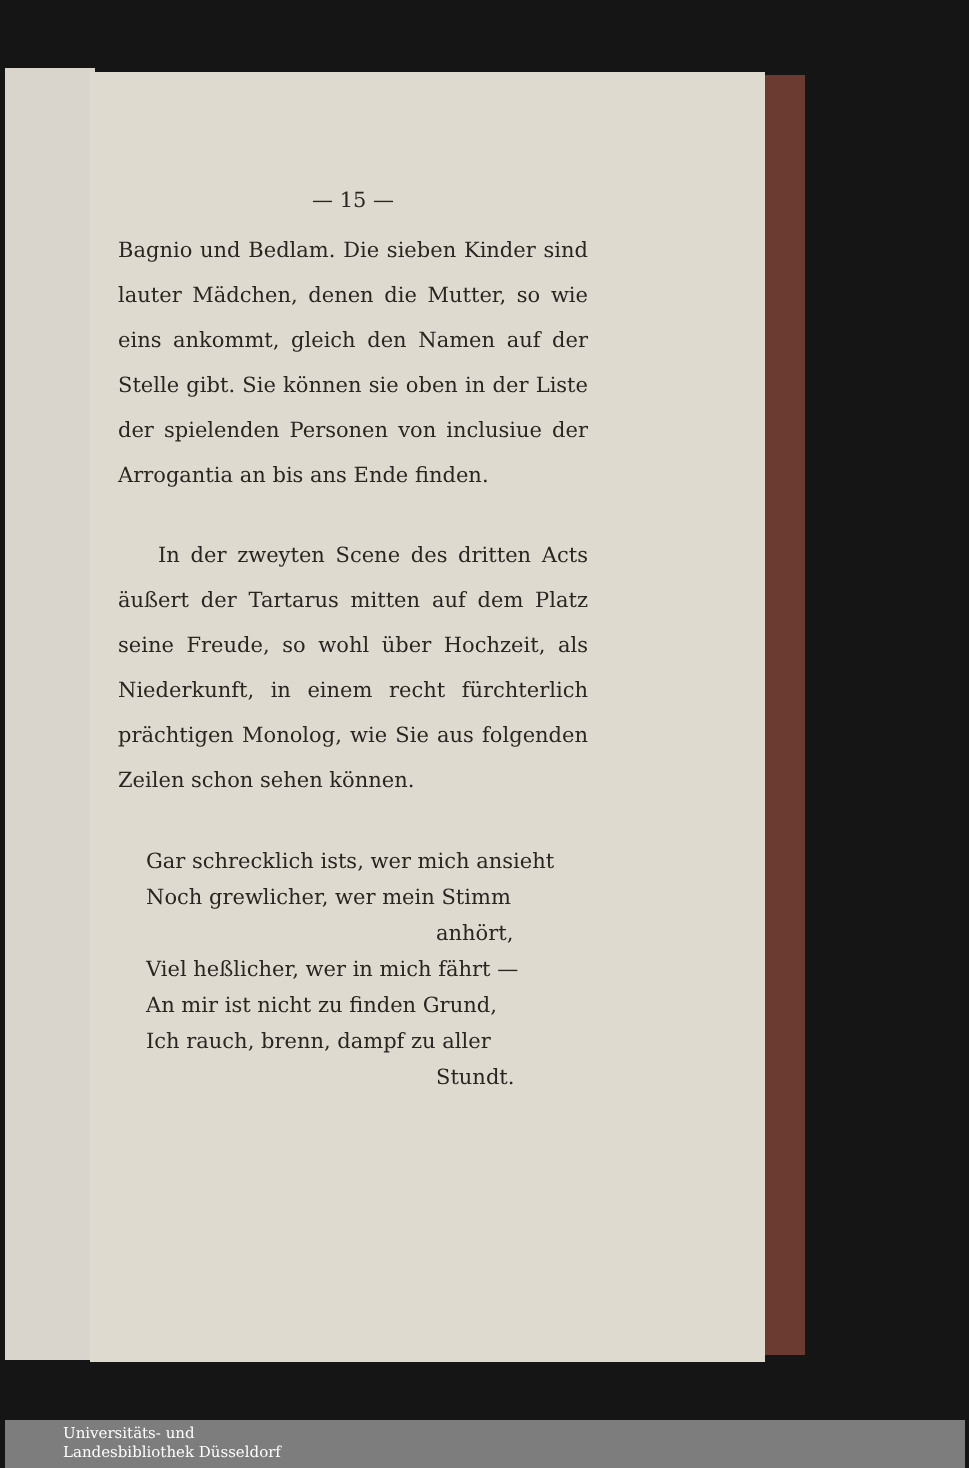— 15 —
Bagnio und Bedlam. Die sieben Kinder sind lauter Mädchen, denen die Mutter, so wie eins ankommt, gleich den Namen auf der Stelle gibt. Sie können sie oben in der Liste der spielenden Personen von inclusiue der Arrogantia an bis ans Ende finden.
In der zweyten Scene des dritten Acts äußert der Tartarus mitten auf dem Platz seine Freude, so wohl über Hochzeit, als Niederkunft, in einem recht fürchterlich prächtigen Monolog, wie Sie aus folgenden Zeilen schon sehen können.
Gar schrecklich ists, wer mich ansieht
Noch grewlicher, wer mein Stimm
anhört,
Viel heßlicher, wer in mich fährt —
An mir ist nicht zu finden Grund,
Ich rauch, brenn, dampf zu aller
Stundt.
Universitäts- und
Landesbibliothek Düsseldorf